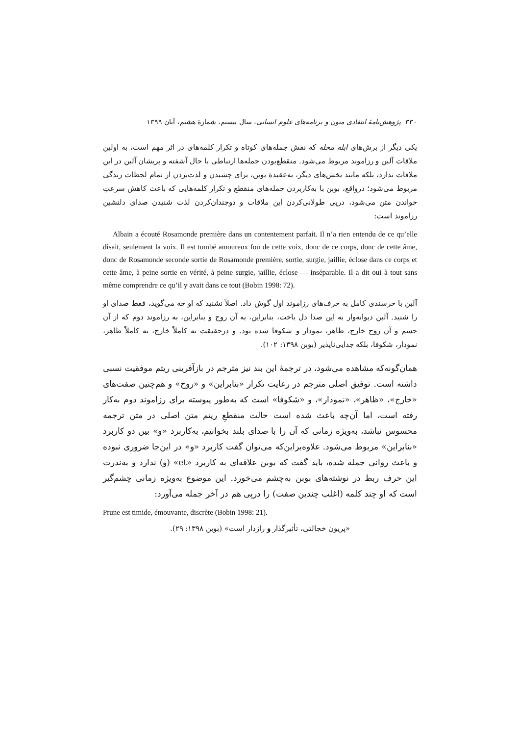۳۳۰ پژوهش‌نامهٔ انتقادی متون و برنامه‌های علوم انسانی، سال بیستم، شمارهٔ هشتم، آبان ۱۳۹۹
یکی دیگر از برش‌های ابله محله که نقش جمله‌های کوتاه و تکرار کلمه‌های در اثر مهم است، به اولین ملاقات آلبن و رزاموند مربوط می‌شود. منقطع‌بودن جمله‌ها ارتباطی با حال آشفته و پریشان آلبن در این ملاقات ندارد، بلکه مانند بخش‌های دیگر، به‌عقیدهٔ بوبن، برای چشیدن و لذت‌بردن از تمام لحظات زندگی مربوط می‌شود؛ درواقع، بوبن با به‌کاربردن جمله‌های منقطع و تکرار کلمه‌هایی که باعث کاهش سرعتِ خواندن متن می‌شود، درپی طولانی‌کردن این ملاقات و دوچندان‌کردن لذت شنیدن صدای دلنشین رزاموند است:
Albain a écouté Rosamonde première dans un contentement parfait. Il n’a rien entendu de ce qu’elle disait, seulement la voix. Il est tombé amoureux fou de cette voix, donc de ce corps, donc de cette âme, donc de Rosamonde seconde sortie de Rosamonde première, sortie, surgie, jaillie, éclose dans ce corps et cette âme, à peine sortie en vérité, à peine surgie, jaillie, éclose — inséparable. Il a dit oui à tout sans même comprendre ce qu’il y avait dans ce tout (Bobin 1998: 72).
آلبن با خرسندی کامل به حرف‌های رزاموند اول گوش داد. اصلاً نشنید که او چه می‌گوید، فقط صدای او را شنید. آلبن دیوانه‌وار به این صدا دل باخت، بنابراین، به آن روح و بنابراین، به رزاموند دوم که از آن جسم و آن روح خارج، ظاهر، نمودار و شکوفا شده بود. و درحقیقت نه کاملاً خارج، نه کاملاً ظاهر، نمودار، شکوفا، بلکه جدایی‌ناپذیر (بوبن ۱۳۹۸: ۱۰۲).
همان‌گونه‌که مشاهده می‌شود، در ترجمهٔ این بند نیز مترجم در بازآفرینی ریتم موفقیت نسبی داشته است. توفیق اصلی مترجم در رعایت تکرار «بنابراین» و «روح» و هم‌چنین صفت‌های «خارج»، «ظاهر»، «نمودار»، و «شکوفا» است که به‌طور پیوسته برای رزاموند دوم به‌کار رفته است، اما آن‌چه باعث شده است حالت منقطعِ ریتم متن اصلی در متن ترجمه محسوس نباشد، به‌ویژه زمانی که آن را با صدای بلند بخوانیم، به‌کاربرد «و» بین دو کاربرد «بنابراین» مربوط می‌شود. علاوه‌براین‌که می‌توان گفت کاربرد «و» در این‌جا ضروری نبوده و باعث روانی جمله شده، باید گفت که بوبن علاقه‌ای به کاربرد «et» (و) ندارد و به‌ندرت این حرف ربط در نوشته‌های بوبن به‌چشم می‌خورد. این موضوع به‌ویژه زمانی چشم‌گیر است که او چند کلمه (اغلب چندین صفت) را درپی هم در آخر جمله می‌آورد:
Prune est timide, émouvante, discrète (Bobin 1998: 21).
«پریون خجالتی، تأثیرگذار و رازدار است» (بوبن ۱۳۹۸: ۲۹).